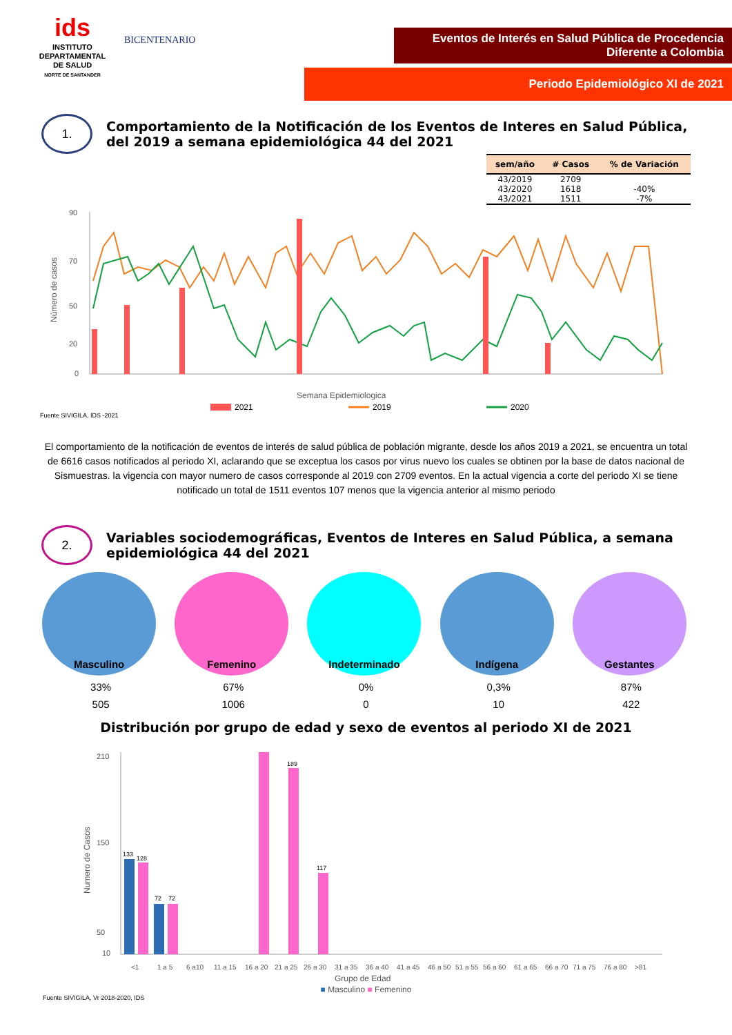ids
INSTITUTO DEPARTAMENTAL DE SALUD
NORTE DE SANTANDER
BICENTENARIO
Eventos de Interés en Salud Pública de Procedencia Diferente a Colombia
Periodo Epidemiológico XI de 2021
1.
Comportamiento de la Notificación de los Eventos de Interes en Salud Pública, del 2019 a semana epidemiológica 44 del 2021
| sem/año | # Casos | % de Variación |
| --- | --- | --- |
| 43/2019 | 2709 | |
| 43/2020 | 1618 | -40% |
| 43/2021 | 1511 | -7% |
Número de casos
90
70
50
20
0
Semana Epidemiologica
2021
2019
2020
Fuente SIVIGILA, IDS -2021
El comportamiento de la notificación de eventos de interés de salud pública de población migrante, desde los años 2019 a 2021, se encuentra un total de 6616 casos notificados al periodo XI, aclarando que se exceptua los casos por virus nuevo los cuales se obtinen por la base de datos nacional de Sismuestras. la vigencia con mayor numero de casos corresponde al 2019 con 2709 eventos. En la actual vigencia a corte del periodo XI se tiene notificado un total de 1511 eventos 107 menos que la vigencia anterior al mismo periodo
2.
Variables sociodemográficas, Eventos de Interes en Salud Pública, a semana epidemiológica 44 del 2021
Masculino
33%
505
Femenino
67%
1006
Indeterminado
0%
0
Indígena
0,3%
10
Gestantes
87%
422
Distribución por grupo de edad y sexo de eventos al periodo XI de 2021
Numero de Casos
210
150
50
10
133
128
72
72
189
117
<1
1 a 5
6 a10
11 a 15
16 a 20
21 a 25
26 a 30
31 a 35
36 a 40
41 a 45
46 a 50
51 a 55
56 a 60
61 a 65
66 a 70
71 a 75
76 a 80
>81
Grupo de Edad
■ Masculino ■ Femenino
Fuente SIVIGILA, Vr 2018-2020, IDS